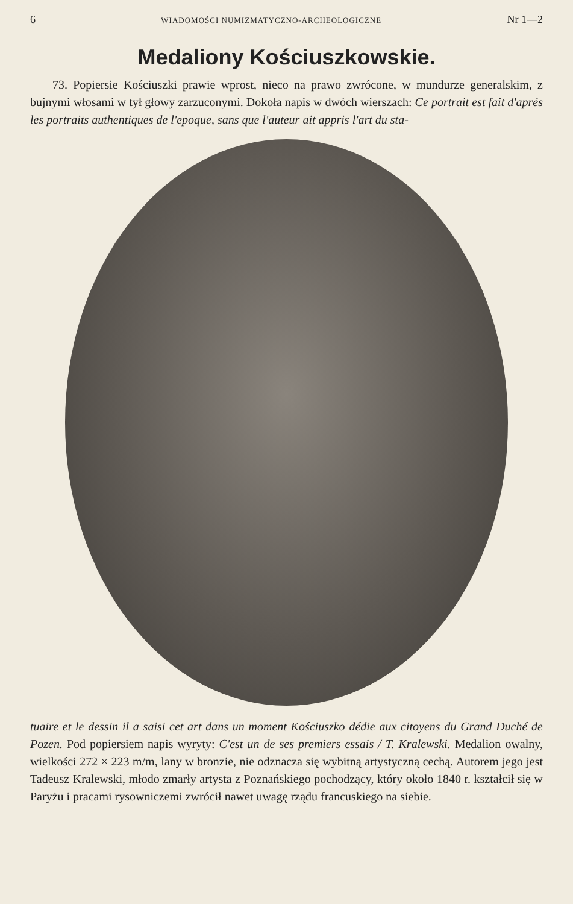6 WIADOMOŚCI NUMIZMATYCZNO-ARCHEOLOGICZNE Nr 1—2
Medaliony Kościuszkowskie.
73. Popiersie Kościuszki prawie wprost, nieco na prawo zwrócone, w mundurze generalskim, z bujnymi włosami w tył głowy zarzuconymi. Dokoła napis w dwóch wierszach: Ce portrait est fait d'aprés les portraits authentiques de l'epoque, sans que l'auteur ait appris l'art du sta-
tuaire et le dessin il a saisi cet art dans un moment Kościuszko dédie aux citoyens du Grand Duché de Pozen. Pod popiersiem napis wyryty: C'est un de ses premiers essais / T. Kralewski. Medalion owalny, wielkości 272 × 223 m/m, lany w bronzie, nie odznacza się wybitną artystyczną cechą. Autorem jego jest Tadeusz Kralewski, młodo zmarły artysta z Poznańskiego pochodzący, który około 1840 r. kształcił się w Paryżu i pracami rysowniczemi zwrócił nawet uwagę rządu francuskiego na siebie.